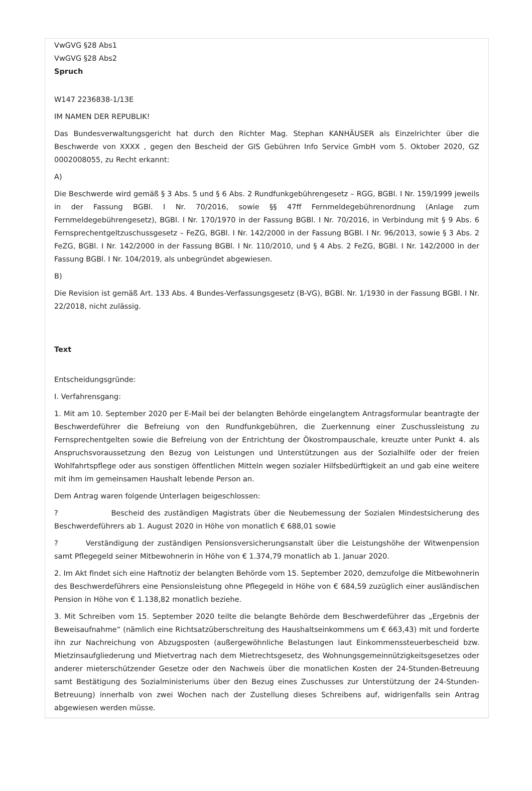VwGVG §28 Abs1
VwGVG §28 Abs2
Spruch
W147 2236838-1/13E
IM NAMEN DER REPUBLIK!
Das Bundesverwaltungsgericht hat durch den Richter Mag. Stephan KANHÄUSER als Einzelrichter über die Beschwerde von XXXX , gegen den Bescheid der GIS Gebühren Info Service GmbH vom 5. Oktober 2020, GZ 0002008055, zu Recht erkannt:
A)
Die Beschwerde wird gemäß § 3 Abs. 5 und § 6 Abs. 2 Rundfunkgebührengesetz – RGG, BGBl. I Nr. 159/1999 jeweils in der Fassung BGBl. I Nr. 70/2016, sowie §§ 47ff Fernmeldegebührenordnung (Anlage zum Fernmeldegebührengesetz), BGBl. I Nr. 170/1970 in der Fassung BGBl. I Nr. 70/2016, in Verbindung mit § 9 Abs. 6 Fernsprechentgeltzuschussgesetz – FeZG, BGBl. I Nr. 142/2000 in der Fassung BGBl. I Nr. 96/2013, sowie § 3 Abs. 2 FeZG, BGBl. I Nr. 142/2000 in der Fassung BGBl. I Nr. 110/2010, und § 4 Abs. 2 FeZG, BGBl. I Nr. 142/2000 in der Fassung BGBl. I Nr. 104/2019, als unbegründet abgewiesen.
B)
Die Revision ist gemäß Art. 133 Abs. 4 Bundes-Verfassungsgesetz (B-VG), BGBl. Nr. 1/1930 in der Fassung BGBl. I Nr. 22/2018, nicht zulässig.
Text
Entscheidungsgründe:
I. Verfahrensgang:
1. Mit am 10. September 2020 per E-Mail bei der belangten Behörde eingelangtem Antragsformular beantragte der Beschwerdeführer die Befreiung von den Rundfunkgebühren, die Zuerkennung einer Zuschussleistung zu Fernsprechentgelten sowie die Befreiung von der Entrichtung der Ökostrompauschale, kreuzte unter Punkt 4. als Anspruchsvoraussetzung den Bezug von Leistungen und Unterstützungen aus der Sozialhilfe oder der freien Wohlfahrtspflege oder aus sonstigen öffentlichen Mitteln wegen sozialer Hilfsbedürftigkeit an und gab eine weitere mit ihm im gemeinsamen Haushalt lebende Person an.
Dem Antrag waren folgende Unterlagen beigeschlossen:
? Bescheid des zuständigen Magistrats über die Neubemessung der Sozialen Mindestsicherung des Beschwerdeführers ab 1. August 2020 in Höhe von monatlich € 688,01 sowie
? Verständigung der zuständigen Pensionsversicherungsanstalt über die Leistungshöhe der Witwenpension samt Pflegegeld seiner Mitbewohnerin in Höhe von € 1.374,79 monatlich ab 1. Januar 2020.
2. Im Akt findet sich eine Haftnotiz der belangten Behörde vom 15. September 2020, demzufolge die Mitbewohnerin des Beschwerdeführers eine Pensionsleistung ohne Pflegegeld in Höhe von € 684,59 zuzüglich einer ausländischen Pension in Höhe von € 1.138,82 monatlich beziehe.
3. Mit Schreiben vom 15. September 2020 teilte die belangte Behörde dem Beschwerdeführer das „Ergebnis der Beweisaufnahme“ (nämlich eine Richtsatzüberschreitung des Haushaltseinkommens um € 663,43) mit und forderte ihn zur Nachreichung von Abzugsposten (außergewöhnliche Belastungen laut Einkommenssteuerbescheid bzw. Mietzinsaufgliederung und Mietvertrag nach dem Mietrechtsgesetz, des Wohnungsgemeinnützigkeitsgesetzes oder anderer mieterschützender Gesetze oder den Nachweis über die monatlichen Kosten der 24-Stunden-Betreuung samt Bestätigung des Sozialministeriums über den Bezug eines Zuschusses zur Unterstützung der 24-Stunden-Betreuung) innerhalb von zwei Wochen nach der Zustellung dieses Schreibens auf, widrigenfalls sein Antrag abgewiesen werden müsse.